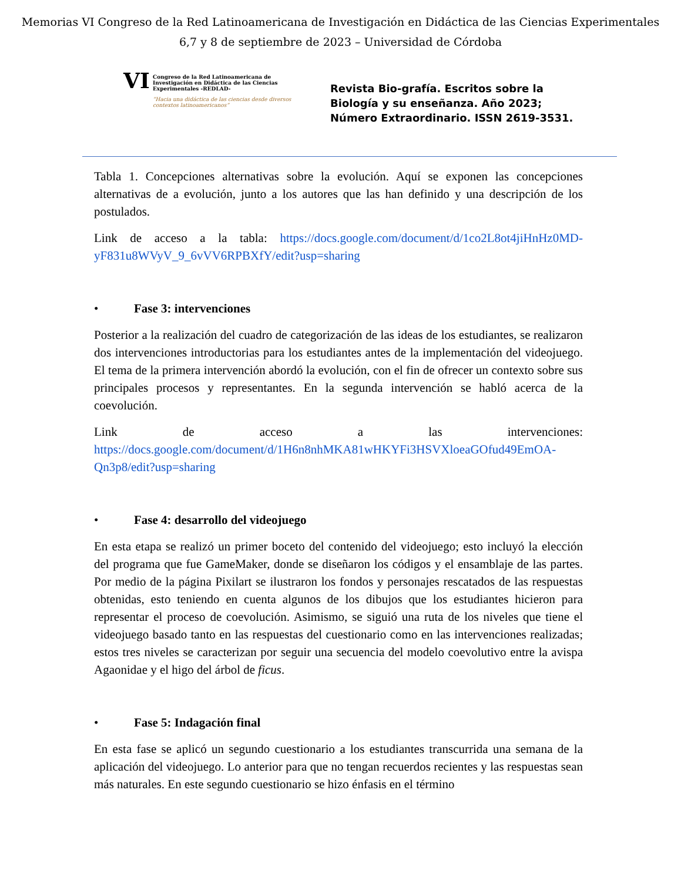Memorias VI Congreso de la Red Latinoamericana de Investigación en Didáctica de las Ciencias Experimentales
6,7 y 8 de septiembre de 2023 – Universidad de Córdoba
VI Congreso de la Red Latinoamericana de Investigación en Didáctica de las Ciencias Experimentales -REDLAD-
“Hacia una didáctica de las ciencias desde diversos contextos latinoamericanos”
Revista Bio-grafía. Escritos sobre la Biología y su enseñanza. Año 2023; Número Extraordinario. ISSN 2619-3531.
Tabla 1. Concepciones alternativas sobre la evolución. Aquí se exponen las concepciones alternativas de a evolución, junto a los autores que las han definido y una descripción de los postulados.
Link de acceso a la tabla: https://docs.google.com/document/d/1co2L8ot4jiHnHz0MD-yF831u8WVyV_9_6vVV6RPBXfY/edit?usp=sharing
• Fase 3: intervenciones
Posterior a la realización del cuadro de categorización de las ideas de los estudiantes, se realizaron dos intervenciones introductorias para los estudiantes antes de la implementación del videojuego. El tema de la primera intervención abordó la evolución, con el fin de ofrecer un contexto sobre sus principales procesos y representantes. En la segunda intervención se habló acerca de la coevolución.
Link de acceso a las intervenciones:
https://docs.google.com/document/d/1H6n8nhMKA81wHKYFi3HSVXloeaGOfud49EmOA-Qn3p8/edit?usp=sharing
• Fase 4: desarrollo del videojuego
En esta etapa se realizó un primer boceto del contenido del videojuego; esto incluyó la elección del programa que fue GameMaker, donde se diseñaron los códigos y el ensamblaje de las partes. Por medio de la página Pixilart se ilustraron los fondos y personajes rescatados de las respuestas obtenidas, esto teniendo en cuenta algunos de los dibujos que los estudiantes hicieron para representar el proceso de coevolución. Asimismo, se siguió una ruta de los niveles que tiene el videojuego basado tanto en las respuestas del cuestionario como en las intervenciones realizadas; estos tres niveles se caracterizan por seguir una secuencia del modelo coevolutivo entre la avispa Agaonidae y el higo del árbol de ficus.
• Fase 5: Indagación final
En esta fase se aplicó un segundo cuestionario a los estudiantes transcurrida una semana de la aplicación del videojuego. Lo anterior para que no tengan recuerdos recientes y las respuestas sean más naturales. En este segundo cuestionario se hizo énfasis en el término